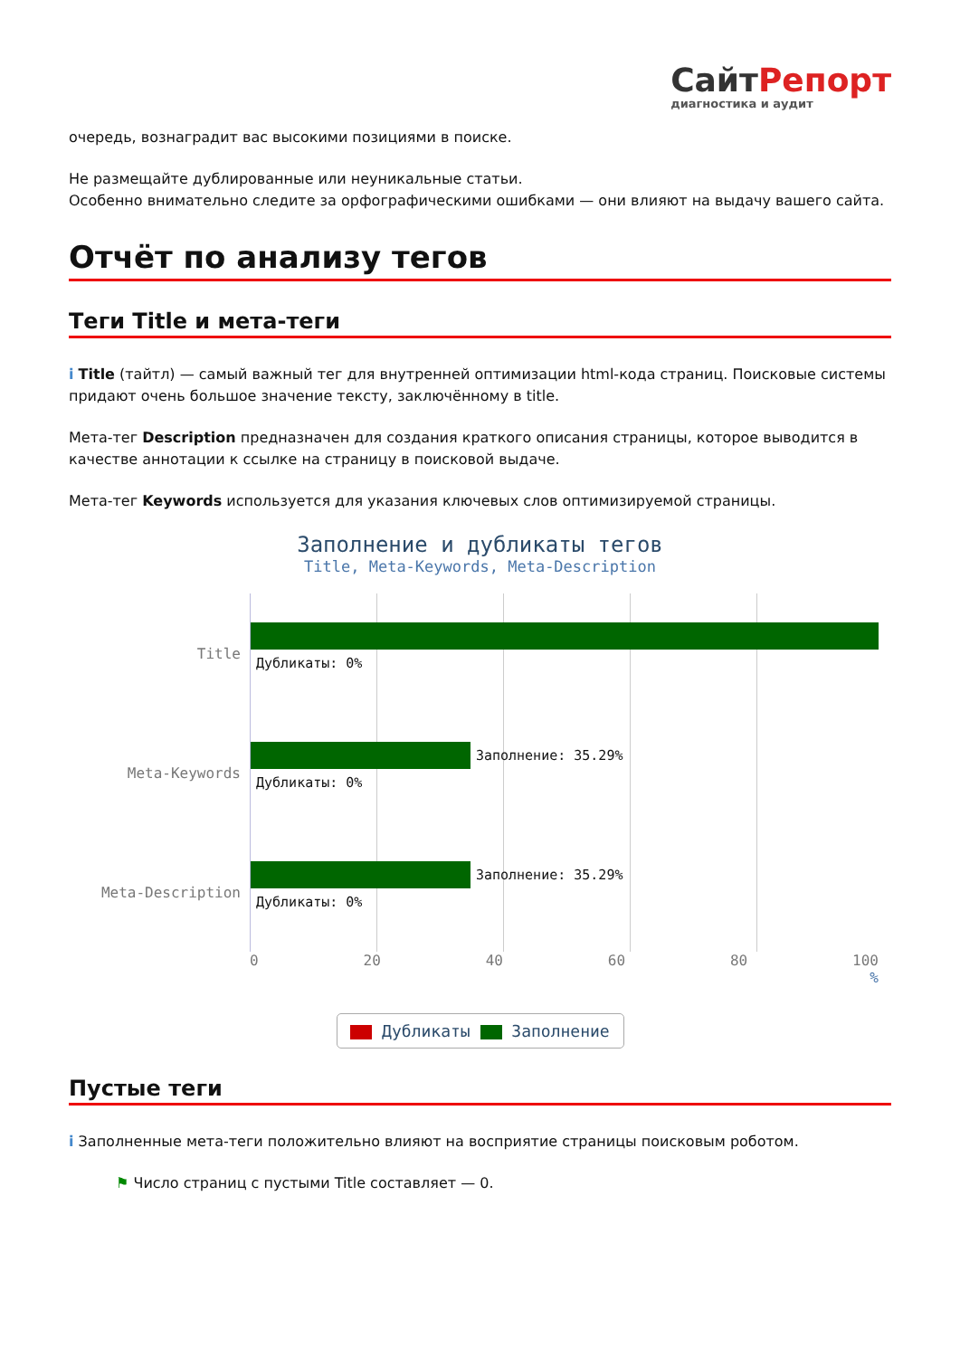СайтРепорт
диагностика и аудит
очередь, вознаградит вас высокими позициями в поиске.
Не размещайте дублированные или неуникальные статьи.
Особенно внимательно следите за орфографическими ошибками — они влияют на выдачу вашего сайта.
Отчёт по анализу тегов
Теги Title и мета-теги
i Title (тайтл) — самый важный тег для внутренней оптимизации html-кода страниц. Поисковые системы придают очень большое значение тексту, заключённому в title.
Мета-тег Description предназначен для создания краткого описания страницы, которое выводится в качестве аннотации к ссылке на страницу в поисковой выдаче.
Мета-тег Keywords используется для указания ключевых слов оптимизируемой страницы.
Заполнение и дубликаты тегов
Title, Meta-Keywords, Meta-Description
Title
Дубликаты: 0%
Meta-Keywords
Заполнение: 35.29%
Дубликаты: 0%
Meta-Description
Заполнение: 35.29%
Дубликаты: 0%
0 20 40 60 80 100
%
Дубликаты Заполнение
Пустые теги
i Заполненные мета-теги положительно влияют на восприятие страницы поисковым роботом.
⚑ Число страниц с пустыми Title составляет — 0.